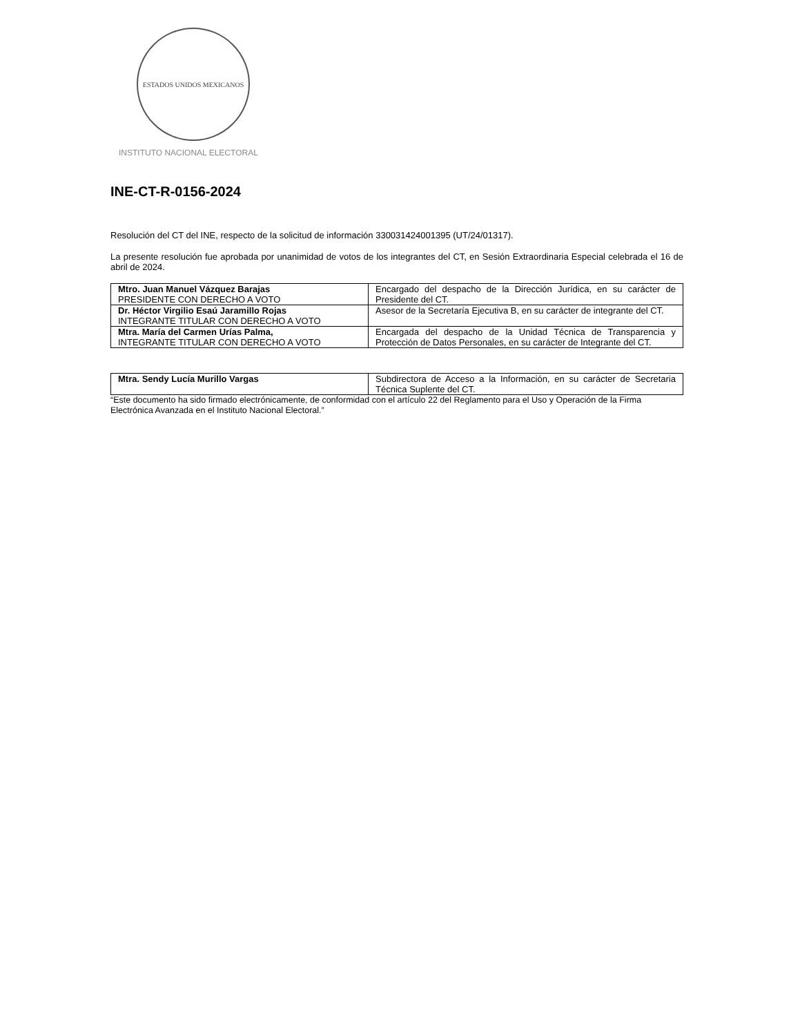ESTADOS UNIDOS MEXICANOS
INSTITUTO NACIONAL ELECTORAL
INE-CT-R-0156-2024
Resolución del CT del INE, respecto de la solicitud de información 330031424001395 (UT/24/01317).
La presente resolución fue aprobada por unanimidad de votos de los integrantes del CT, en Sesión Extraordinaria Especial celebrada el 16 de abril de 2024.
| Mtro. Juan Manuel Vázquez Barajas PRESIDENTE CON DERECHO A VOTO | Encargado del despacho de la Dirección Jurídica, en su carácter de Presidente del CT. |
| Dr. Héctor Virgilio Esaú Jaramillo Rojas INTEGRANTE TITULAR CON DERECHO A VOTO | Asesor de la Secretaría Ejecutiva B, en su carácter de integrante del CT. |
| Mtra. María del Carmen Urías Palma, INTEGRANTE TITULAR CON DERECHO A VOTO | Encargada del despacho de la Unidad Técnica de Transparencia y Protección de Datos Personales, en su carácter de Integrante del CT. |
| Mtra. Sendy Lucía Murillo Vargas | Subdirectora de Acceso a la Información, en su carácter de Secretaria Técnica Suplente del CT. |
“Este documento ha sido firmado electrónicamente, de conformidad con el artículo 22 del Reglamento para el Uso y Operación de la Firma Electrónica Avanzada en el Instituto Nacional Electoral.”